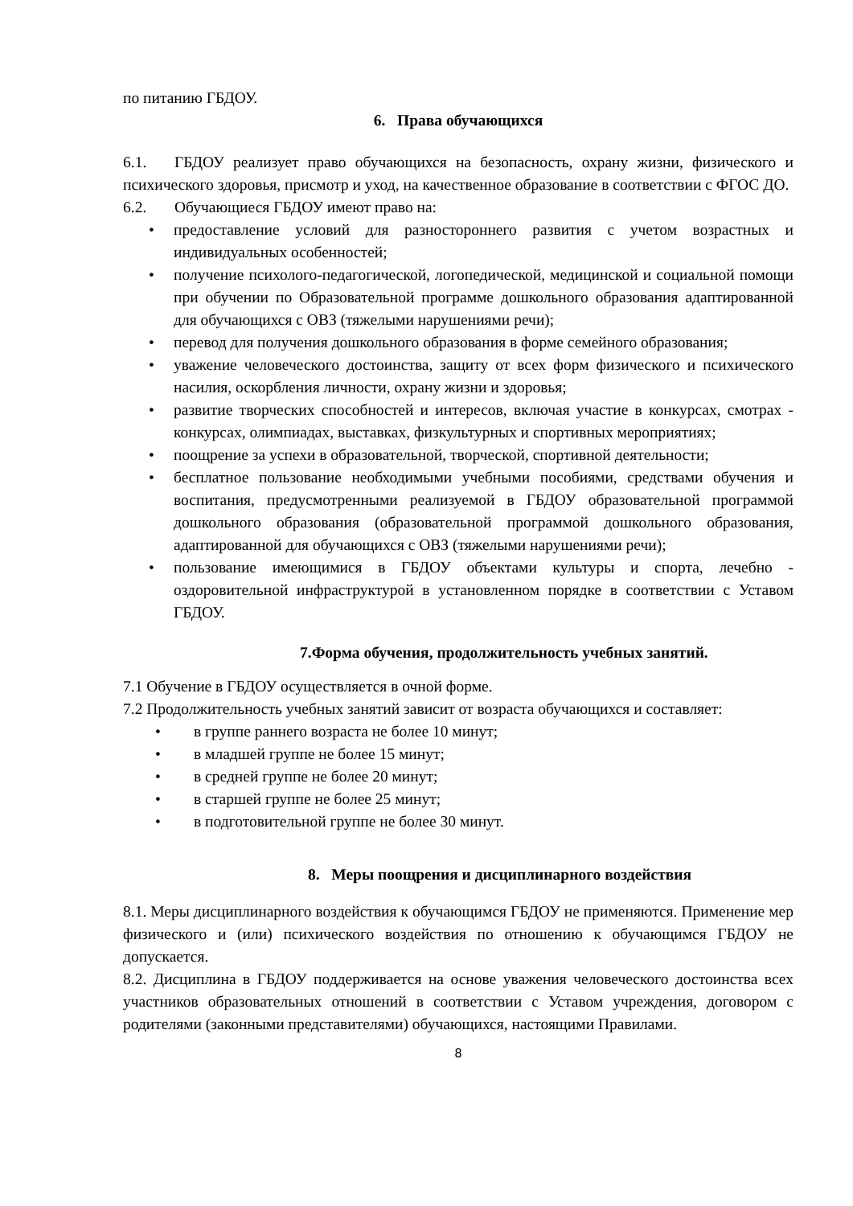по питанию ГБДОУ.
6. Права обучающихся
6.1. ГБДОУ реализует право обучающихся на безопасность, охрану жизни, физического и психического здоровья, присмотр и уход, на качественное образование в соответствии с ФГОС ДО.
6.2. Обучающиеся ГБДОУ имеют право на:
• предоставление условий для разностороннего развития с учетом возрастных и индивидуальных особенностей;
• получение психолого-педагогической, логопедической, медицинской и социальной помощи при обучении по Образовательной программе дошкольного образования адаптированной для обучающихся с ОВЗ (тяжелыми нарушениями речи);
• перевод для получения дошкольного образования в форме семейного образования;
• уважение человеческого достоинства, защиту от всех форм физического и психического насилия, оскорбления личности, охрану жизни и здоровья;
• развитие творческих способностей и интересов, включая участие в конкурсах, смотрах - конкурсах, олимпиадах, выставках, физкультурных и спортивных мероприятиях;
• поощрение за успехи в образовательной, творческой, спортивной деятельности;
• бесплатное пользование необходимыми учебными пособиями, средствами обучения и воспитания, предусмотренными реализуемой в ГБДОУ образовательной программой дошкольного образования (образовательной программой дошкольного образования, адаптированной для обучающихся с ОВЗ (тяжелыми нарушениями речи);
• пользование имеющимися в ГБДОУ объектами культуры и спорта, лечебно - оздоровительной инфраструктурой в установленном порядке в соответствии с Уставом ГБДОУ.
7.Форма обучения, продолжительность учебных занятий.
7.1 Обучение в ГБДОУ осуществляется в очной форме.
7.2 Продолжительность учебных занятий зависит от возраста обучающихся и составляет:
• в группе раннего возраста не более 10 минут;
• в младшей группе не более 15 минут;
• в средней группе не более 20 минут;
• в старшей группе не более 25 минут;
• в подготовительной группе не более 30 минут.
8. Меры поощрения и дисциплинарного воздействия
8.1. Меры дисциплинарного воздействия к обучающимся ГБДОУ не применяются. Применение мер физического и (или) психического воздействия по отношению к обучающимся ГБДОУ не допускается.
8.2. Дисциплина в ГБДОУ поддерживается на основе уважения человеческого достоинства всех участников образовательных отношений в соответствии с Уставом учреждения, договором с родителями (законными представителями) обучающихся, настоящими Правилами.
8